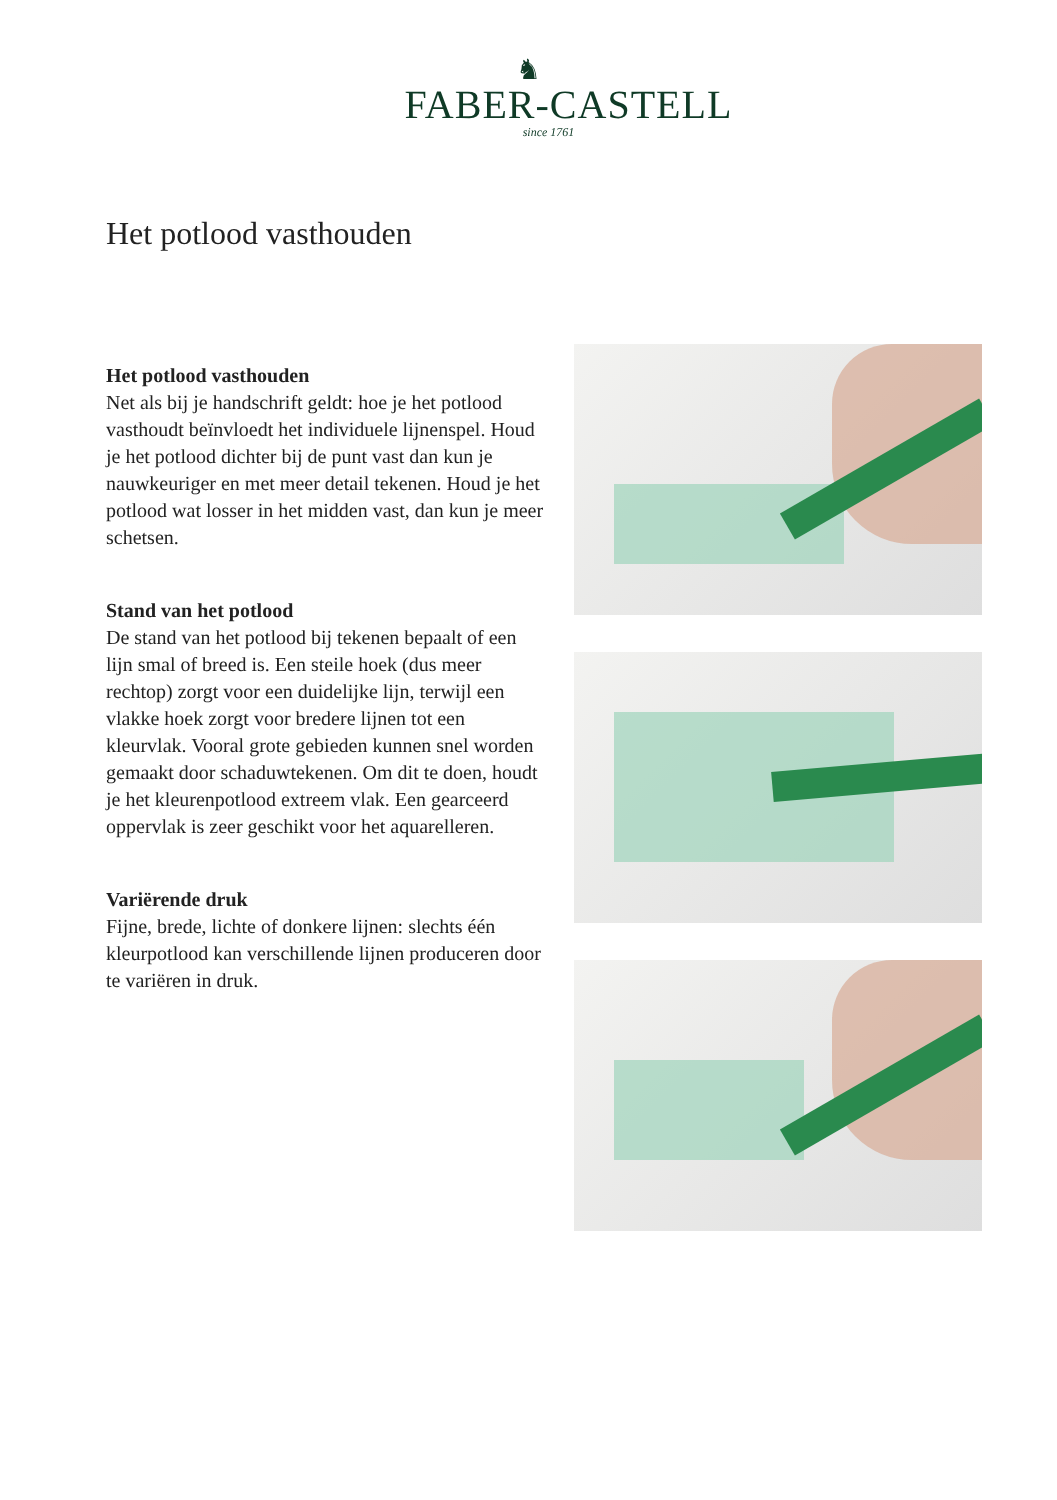♞
FABER-CASTELL
since 1761
Het potlood vasthouden
Het potlood vasthouden
Net als bij je handschrift geldt: hoe je het potlood vasthoudt beïnvloedt het individuele lijnenspel. Houd je het potlood dichter bij de punt vast dan kun je nauwkeuriger en met meer detail tekenen. Houd je het potlood wat losser in het midden vast, dan kun je meer schetsen.
Stand van het potlood
De stand van het potlood bij tekenen bepaalt of een lijn smal of breed is. Een steile hoek (dus meer rechtop) zorgt voor een duidelijke lijn, terwijl een vlakke hoek zorgt voor bredere lijnen tot een kleurvlak. Vooral grote gebieden kunnen snel worden gemaakt door schaduwtekenen. Om dit te doen, houdt je het kleurenpotlood extreem vlak. Een gearceerd oppervlak is zeer geschikt voor het aquarelleren.
Variërende druk
Fijne, brede, lichte of donkere lijnen: slechts één kleurpotlood kan verschillende lijnen produceren door te variëren in druk.